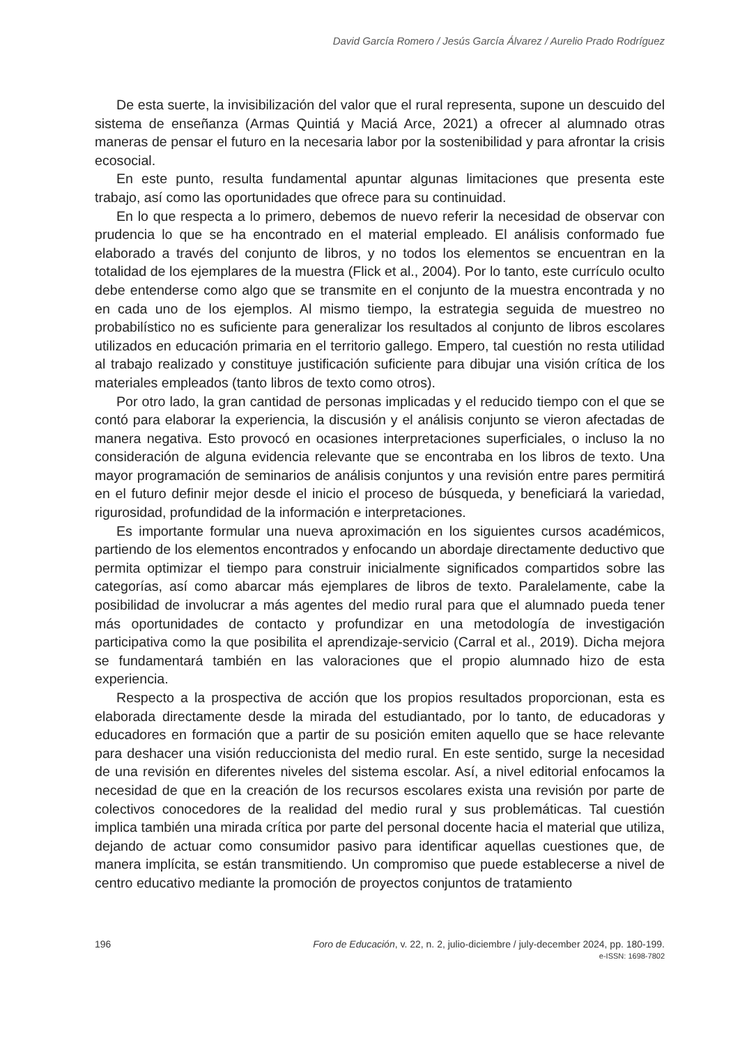David García Romero / Jesús García Álvarez / Aurelio Prado Rodríguez
De esta suerte, la invisibilización del valor que el rural representa, supone un descuido del sistema de enseñanza (Armas Quintiá y Maciá Arce, 2021) a ofrecer al alumnado otras maneras de pensar el futuro en la necesaria labor por la sostenibilidad y para afrontar la crisis ecosocial.
En este punto, resulta fundamental apuntar algunas limitaciones que presenta este trabajo, así como las oportunidades que ofrece para su continuidad.
En lo que respecta a lo primero, debemos de nuevo referir la necesidad de observar con prudencia lo que se ha encontrado en el material empleado. El análisis conformado fue elaborado a través del conjunto de libros, y no todos los elementos se encuentran en la totalidad de los ejemplares de la muestra (Flick et al., 2004). Por lo tanto, este currículo oculto debe entenderse como algo que se transmite en el conjunto de la muestra encontrada y no en cada uno de los ejemplos. Al mismo tiempo, la estrategia seguida de muestreo no probabilístico no es suficiente para generalizar los resultados al conjunto de libros escolares utilizados en educación primaria en el territorio gallego. Empero, tal cuestión no resta utilidad al trabajo realizado y constituye justificación suficiente para dibujar una visión crítica de los materiales empleados (tanto libros de texto como otros).
Por otro lado, la gran cantidad de personas implicadas y el reducido tiempo con el que se contó para elaborar la experiencia, la discusión y el análisis conjunto se vieron afectadas de manera negativa. Esto provocó en ocasiones interpretaciones superficiales, o incluso la no consideración de alguna evidencia relevante que se encontraba en los libros de texto. Una mayor programación de seminarios de análisis conjuntos y una revisión entre pares permitirá en el futuro definir mejor desde el inicio el proceso de búsqueda, y beneficiará la variedad, rigurosidad, profundidad de la información e interpretaciones.
Es importante formular una nueva aproximación en los siguientes cursos académicos, partiendo de los elementos encontrados y enfocando un abordaje directamente deductivo que permita optimizar el tiempo para construir inicialmente significados compartidos sobre las categorías, así como abarcar más ejemplares de libros de texto. Paralelamente, cabe la posibilidad de involucrar a más agentes del medio rural para que el alumnado pueda tener más oportunidades de contacto y profundizar en una metodología de investigación participativa como la que posibilita el aprendizaje-servicio (Carral et al., 2019). Dicha mejora se fundamentará también en las valoraciones que el propio alumnado hizo de esta experiencia.
Respecto a la prospectiva de acción que los propios resultados proporcionan, esta es elaborada directamente desde la mirada del estudiantado, por lo tanto, de educadoras y educadores en formación que a partir de su posición emiten aquello que se hace relevante para deshacer una visión reduccionista del medio rural. En este sentido, surge la necesidad de una revisión en diferentes niveles del sistema escolar. Así, a nivel editorial enfocamos la necesidad de que en la creación de los recursos escolares exista una revisión por parte de colectivos conocedores de la realidad del medio rural y sus problemáticas. Tal cuestión implica también una mirada crítica por parte del personal docente hacia el material que utiliza, dejando de actuar como consumidor pasivo para identificar aquellas cuestiones que, de manera implícita, se están transmitiendo. Un compromiso que puede establecerse a nivel de centro educativo mediante la promoción de proyectos conjuntos de tratamiento
196 Foro de Educación, v. 22, n. 2, julio-diciembre / july-december 2024, pp. 180-199.
e-ISSN: 1698-7802